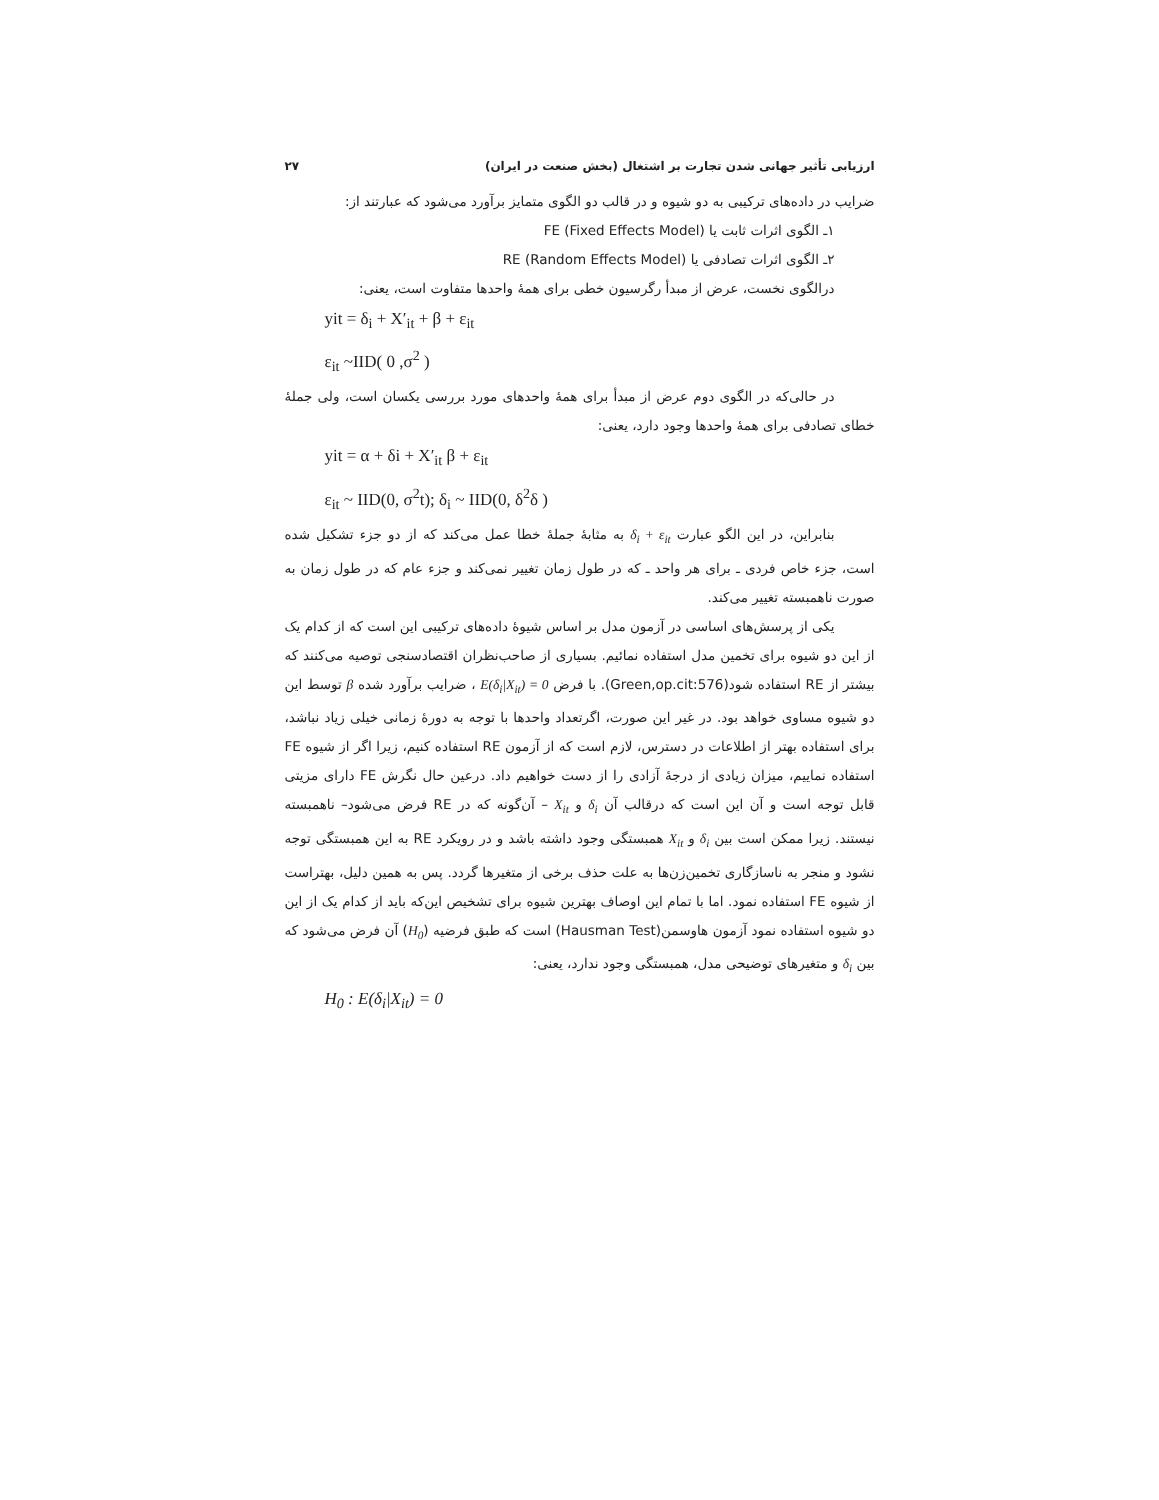ارزیابی تأثیر جهانی شدن تجارت بر اشتغال (بخش صنعت در ایران) ۲۷
ضرایب در داده‌های ترکیبی به دو شیوه و در قالب دو الگوی متمایز برآورد می‌شود که عبارتند از:
۱ـ الگوی اثرات ثابت یا FE (Fixed Effects Model)
۲ـ الگوی اثرات تصادفی یا RE (Random Effects Model)
درالگوی نخست، عرض از مبدأ رگرسیون خطی برای همهٔ واحدها متفاوت است، یعنی:
yit = δ<sub>i</sub> + X′<sub>it</sub> + β + ε<sub>it</sub>
ε<sub>it</sub> ~IID( 0 ,σ<sup>2</sup> )
در حالی‌که در الگوی دوم عرض از مبدأ برای همهٔ واحدهای مورد بررسی یکسان است، ولی جملهٔ خطای تصادفی برای همهٔ واحدها وجود دارد، یعنی:
yit = α + δi + X′<sub>it</sub> β + ε<sub>it</sub>
ε<sub>it</sub> ~ IID(0, σ<sup>2</sup>t); δ<sub>i</sub> ~ IID(0, δ<sup>2</sup>δ )
بنابراین، در این الگو عبارت δ<sub>i</sub> + ε<sub>it</sub> به مثابهٔ جملهٔ خطا عمل می‌کند که از دو جزء تشکیل شده است، جزء خاص فردی ـ برای هر واحد ـ که در طول زمان تغییر نمی‌کند و جزء عام که در طول زمان به صورت ناهمبسته تغییر می‌کند.
یکی از پرسش‌های اساسی در آزمون مدل بر اساس شیوهٔ داده‌های ترکیبی این است که از کدام یک از این دو شیوه برای تخمین مدل استفاده نمائیم. بسیاری از صاحب‌نظران اقتصادسنجی توصیه می‌کنند که بیشتر از RE استفاده شود(Green,op.cit:576). با فرض E(δ<sub>i</sub>|X<sub>it</sub>) = 0 ، ضرایب برآورد شده β توسط این دو شیوه مساوی خواهد بود. در غیر این صورت، اگرتعداد واحدها با توجه به دورهٔ زمانی خیلی زیاد نباشد، برای استفاده بهتر از اطلاعات در دسترس، لازم است که از آزمون RE استفاده کنیم، زیرا اگر از شیوه FE استفاده نماییم، میزان زیادی از درجهٔ آزادی را از دست خواهیم داد. درعین حال نگرش FE دارای مزیتی قابل توجه است و آن این است که درقالب آن δ<sub>i</sub> و X<sub>it</sub> – آن‌گونه که در RE فرض می‌شود– ناهمبسته نیستند. زیرا ممکن است بین δ<sub>i</sub> و X<sub>it</sub> همبستگی وجود داشته باشد و در رویکرد RE به این همبستگی توجه نشود و منجر به ناسازگاری تخمین‌زن‌ها به علت حذف برخی از متغیرها گردد. پس به همین دلیل، بهتراست از شیوه FE استفاده نمود. اما با تمام این اوصاف بهترین شیوه برای تشخیص این‌که باید از کدام یک از این دو شیوه استفاده نمود آزمون هاوسمن(Hausman Test) است که طبق فرضیه (H<sub>0</sub>) آن فرض می‌شود که بین δ<sub>i</sub> و متغیرهای توضیحی مدل، همبستگی وجود ندارد، یعنی:
H<sub>0</sub> : E(δ<sub>i</sub>|X<sub>it</sub>) = 0